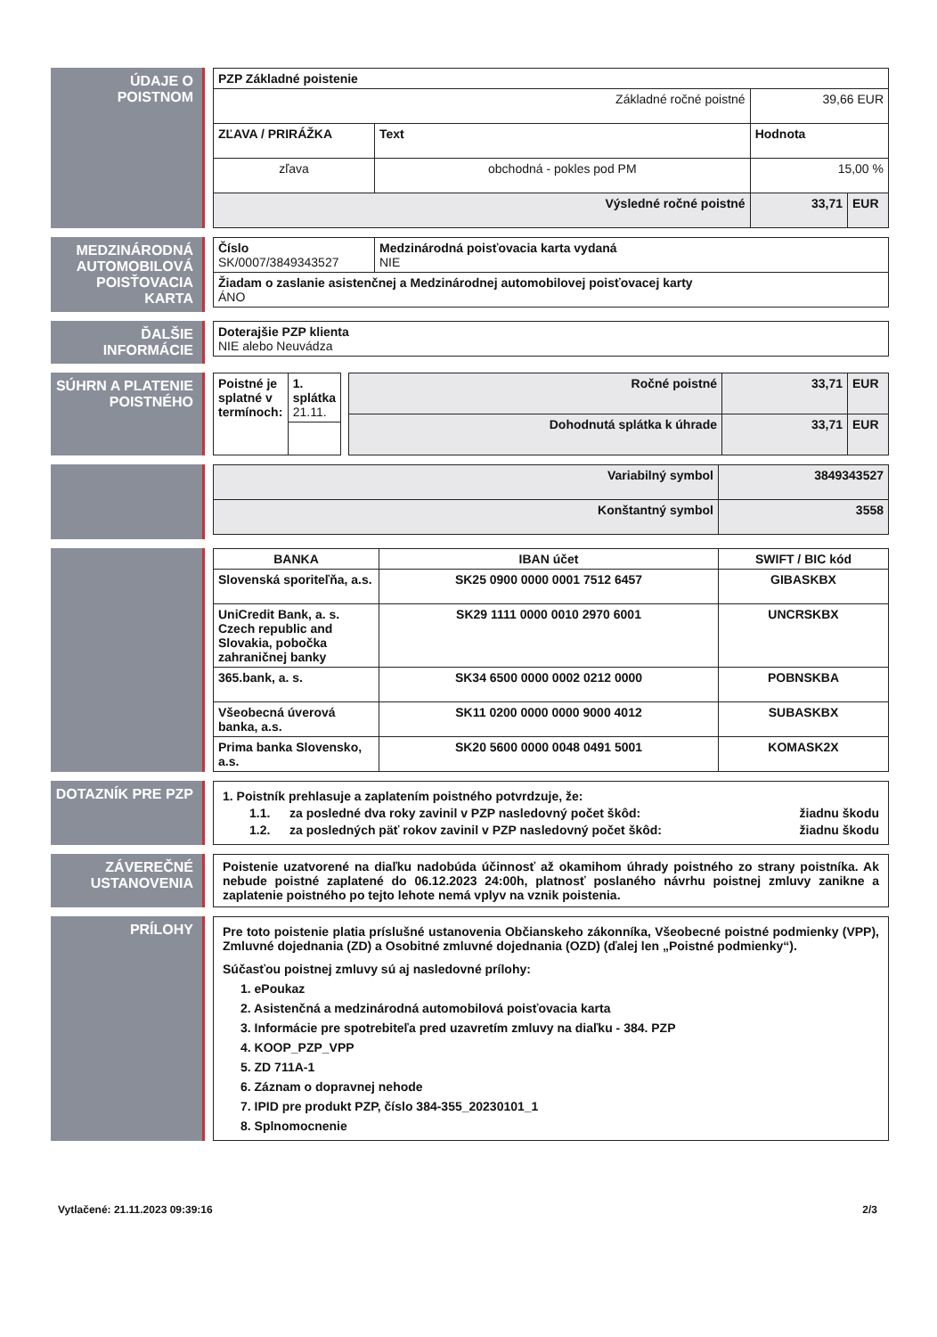ÚDAJE O POISTNOM
| PZP Základné poistenie | | | |
| Základné ročné poistné | | 39,66 EUR | |
| ZĽAVA / PRIRÁŽKA | Text | Hodnota | |
| zľava | obchodná - pokles pod PM | 15,00 % | |
| Výsledné ročné poistné | | 33,71 | EUR |
MEDZINÁRODNÁ AUTOMOBILOVÁ POISŤOVACIA KARTA
| Číslo SK/0007/3849343527 | Medzinárodná poisťovacia karta vydaná NIE |
| Žiadam o zaslanie asistenčnej a Medzinárodnej automobilovej poisťovacej karty ÁNO | |
ĎALŠIE INFORMÁCIE
| Doterajšie PZP klienta NIE alebo Neuvádza |
SÚHRN A PLATENIE POISTNÉHO
| Poistné je splatné v termínoch: | 1. splátka 21.11. |
| Ročné poistné | 33,71 | EUR |
| Dohodnutá splátka k úhrade | 33,71 | EUR |
| Variabilný symbol | 3849343527 |
| Konštantný symbol | 3558 |
| BANKA | IBAN účet | SWIFT / BIC kód |
| --- | --- | --- |
| Slovenská sporiteľňa, a.s. | SK25 0900 0000 0001 7512 6457 | GIBASKBX |
| UniCredit Bank, a. s. Czech republic and Slovakia, pobočka zahraničnej banky | SK29 1111 0000 0010 2970 6001 | UNCRSKBX |
| 365.bank, a. s. | SK34 6500 0000 0002 0212 0000 | POBNSKBA |
| Všeobecná úverová banka, a.s. | SK11 0200 0000 0000 9000 4012 | SUBASKBX |
| Prima banka Slovensko, a.s. | SK20 5600 0000 0048 0491 5001 | KOMASK2X |
DOTAZNÍK PRE PZP 1. Poistník prehlasuje a zaplatením poistného potvrdzuje, že:
1.1. za posledné dva roky zavinil v PZP nasledovný počet škôd: žiadnu škodu
1.2. za posledných päť rokov zavinil v PZP nasledovný počet škôd: žiadnu škodu
ZÁVEREČNÉ USTANOVENIA
Poistenie uzatvorené na diaľku nadobúda účinnosť až okamihom úhrady poistného zo strany poistníka. Ak nebude poistné zaplatené do 06.12.2023 24:00h, platnosť poslaného návrhu poistnej zmluvy zanikne a zaplatenie poistného po tejto lehote nemá vplyv na vznik poistenia.
PRÍLOHY Pre toto poistenie platia príslušné ustanovenia Občianskeho zákonníka, Všeobecné poistné podmienky (VPP), Zmluvné dojednania (ZD) a Osobitné zmluvné dojednania (OZD) (ďalej len „Poistné podmienky“).
Súčasťou poistnej zmluvy sú aj nasledovné prílohy:
1. ePoukaz
2. Asistenčná a medzinárodná automobilová poisťovacia karta
3. Informácie pre spotrebiteľa pred uzavretím zmluvy na diaľku - 384. PZP
4. KOOP_PZP_VPP
5. ZD 711A-1
6. Záznam o dopravnej nehode
7. IPID pre produkt PZP, číslo 384-355_20230101_1
8. Splnomocnenie
Vytlačené: 21.11.2023 09:39:16 2/3